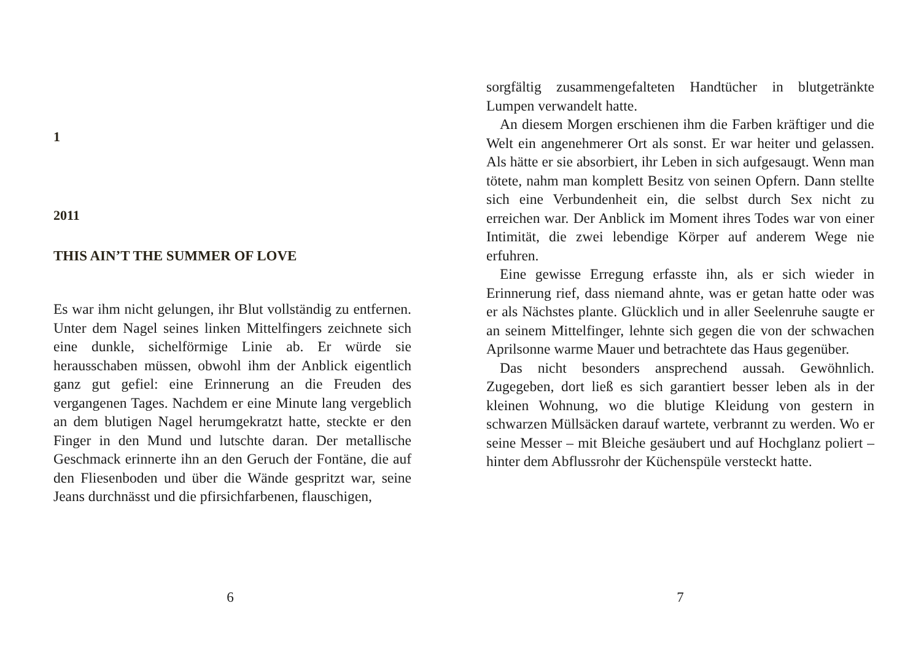1
2011
THIS AIN’T THE SUMMER OF LOVE
Es war ihm nicht gelungen, ihr Blut vollständig zu entfernen. Unter dem Nagel seines linken Mittelfingers zeichnete sich eine dunkle, sichelförmige Linie ab. Er würde sie herausschaben müssen, obwohl ihm der Anblick eigentlich ganz gut gefiel: eine Erinnerung an die Freuden des vergangenen Tages. Nachdem er eine Minute lang vergeblich an dem blutigen Nagel herumgekratzt hatte, steckte er den Finger in den Mund und lutschte daran. Der metallische Geschmack erinnerte ihn an den Geruch der Fontäne, die auf den Fliesenboden und über die Wände gespritzt war, seine Jeans durchnässt und die pfirsichfarbenen, flauschigen,
6
sorgfältig zusammengefalteten Handtücher in blutgetränkte Lumpen verwandelt hatte.
An diesem Morgen erschienen ihm die Farben kräftiger und die Welt ein angenehmerer Ort als sonst. Er war heiter und gelassen. Als hätte er sie absorbiert, ihr Leben in sich aufgesaugt. Wenn man tötete, nahm man komplett Besitz von seinen Opfern. Dann stellte sich eine Verbundenheit ein, die selbst durch Sex nicht zu erreichen war. Der Anblick im Moment ihres Todes war von einer Intimität, die zwei lebendige Körper auf anderem Wege nie erfuhren.
Eine gewisse Erregung erfasste ihn, als er sich wieder in Erinnerung rief, dass niemand ahnte, was er getan hatte oder was er als Nächstes plante. Glücklich und in aller Seelenruhe saugte er an seinem Mittelfinger, lehnte sich gegen die von der schwachen Aprilsonne warme Mauer und betrachtete das Haus gegenüber.
Das nicht besonders ansprechend aussah. Gewöhnlich. Zugegeben, dort ließ es sich garantiert besser leben als in der kleinen Wohnung, wo die blutige Kleidung von gestern in schwarzen Müllsäcken darauf wartete, verbrannt zu werden. Wo er seine Messer – mit Bleiche gesäubert und auf Hochglanz poliert – hinter dem Abflussrohr der Küchenspüle versteckt hatte.
7